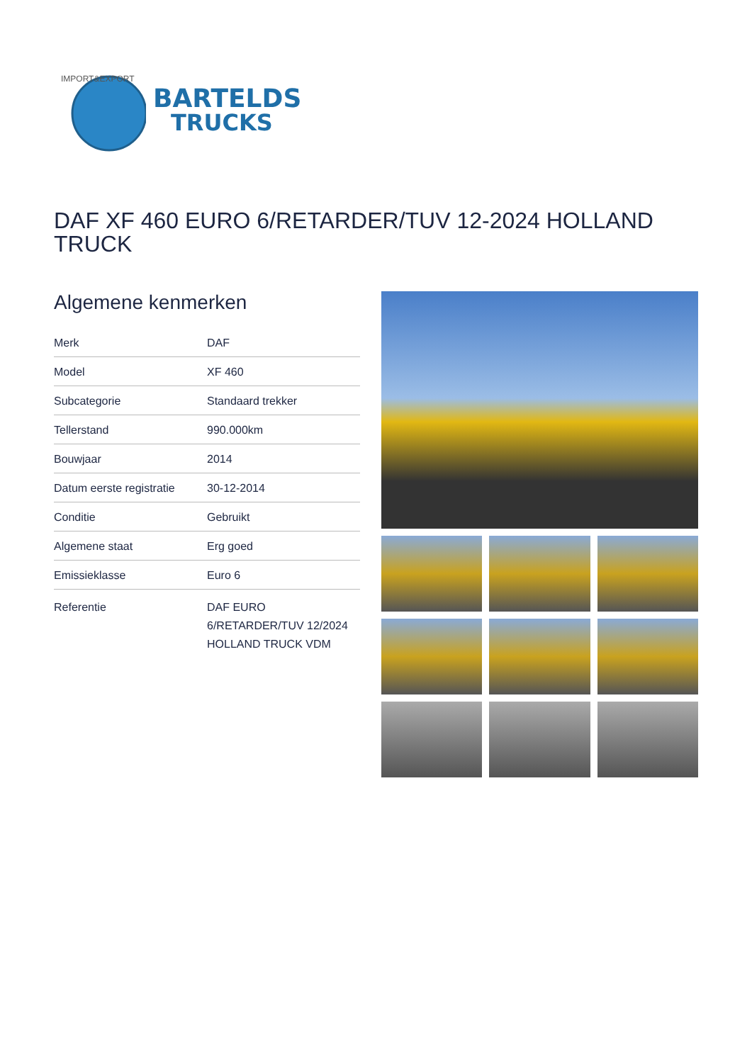IMPORT&EXPORT
BARTELDS
TRUCKS
DAF XF 460 EURO 6/RETARDER/TUV 12-2024 HOLLAND TRUCK
Algemene kenmerken
| Merk | DAF |
| Model | XF 460 |
| Subcategorie | Standaard trekker |
| Tellerstand | 990.000km |
| Bouwjaar | 2014 |
| Datum eerste registratie | 30-12-2014 |
| Conditie | Gebruikt |
| Algemene staat | Erg goed |
| Emissieklasse | Euro 6 |
| Referentie | DAF EURO 6/RETARDER/TUV 12/2024 HOLLAND TRUCK VDM |